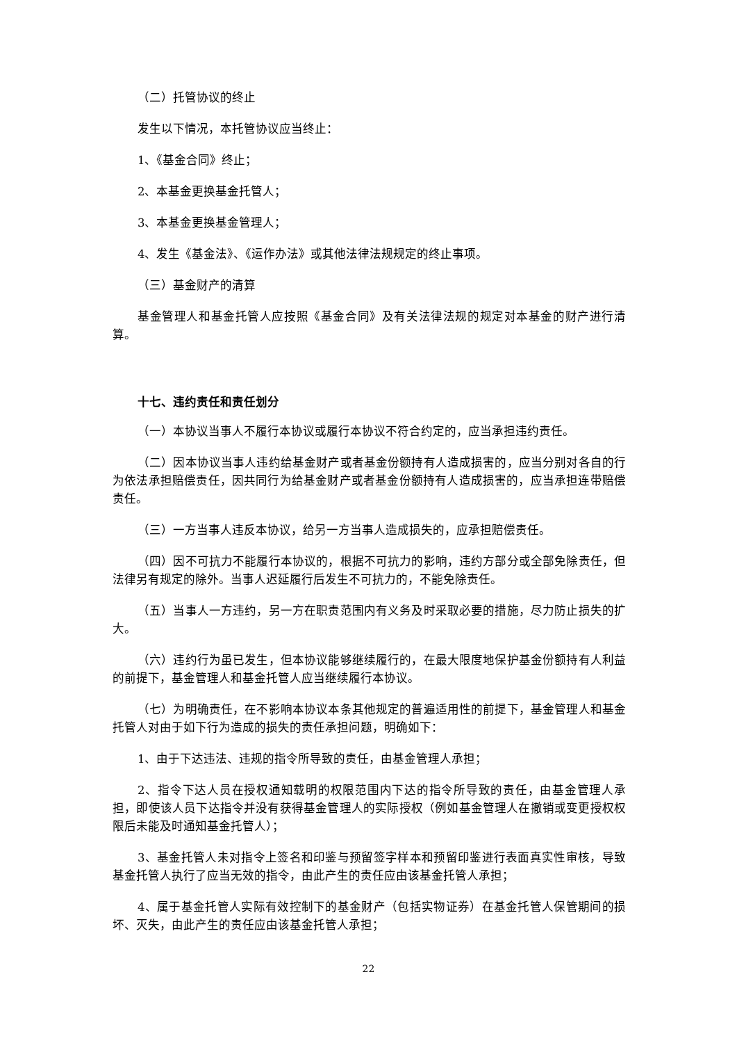（二）托管协议的终止
发生以下情况，本托管协议应当终止：
1、《基金合同》终止；
2、本基金更换基金托管人；
3、本基金更换基金管理人；
4、发生《基金法》、《运作办法》或其他法律法规规定的终止事项。
（三）基金财产的清算
基金管理人和基金托管人应按照《基金合同》及有关法律法规的规定对本基金的财产进行清算。
十七、违约责任和责任划分
（一）本协议当事人不履行本协议或履行本协议不符合约定的，应当承担违约责任。
（二）因本协议当事人违约给基金财产或者基金份额持有人造成损害的，应当分别对各自的行为依法承担赔偿责任，因共同行为给基金财产或者基金份额持有人造成损害的，应当承担连带赔偿责任。
（三）一方当事人违反本协议，给另一方当事人造成损失的，应承担赔偿责任。
（四）因不可抗力不能履行本协议的，根据不可抗力的影响，违约方部分或全部免除责任，但法律另有规定的除外。当事人迟延履行后发生不可抗力的，不能免除责任。
（五）当事人一方违约，另一方在职责范围内有义务及时采取必要的措施，尽力防止损失的扩大。
（六）违约行为虽已发生，但本协议能够继续履行的，在最大限度地保护基金份额持有人利益的前提下，基金管理人和基金托管人应当继续履行本协议。
（七）为明确责任，在不影响本协议本条其他规定的普遍适用性的前提下，基金管理人和基金托管人对由于如下行为造成的损失的责任承担问题，明确如下：
1、由于下达违法、违规的指令所导致的责任，由基金管理人承担；
2、指令下达人员在授权通知载明的权限范围内下达的指令所导致的责任，由基金管理人承担，即使该人员下达指令并没有获得基金管理人的实际授权（例如基金管理人在撤销或变更授权权限后未能及时通知基金托管人）；
3、基金托管人未对指令上签名和印鉴与预留签字样本和预留印鉴进行表面真实性审核，导致基金托管人执行了应当无效的指令，由此产生的责任应由该基金托管人承担；
4、属于基金托管人实际有效控制下的基金财产（包括实物证券）在基金托管人保管期间的损坏、灭失，由此产生的责任应由该基金托管人承担；
22